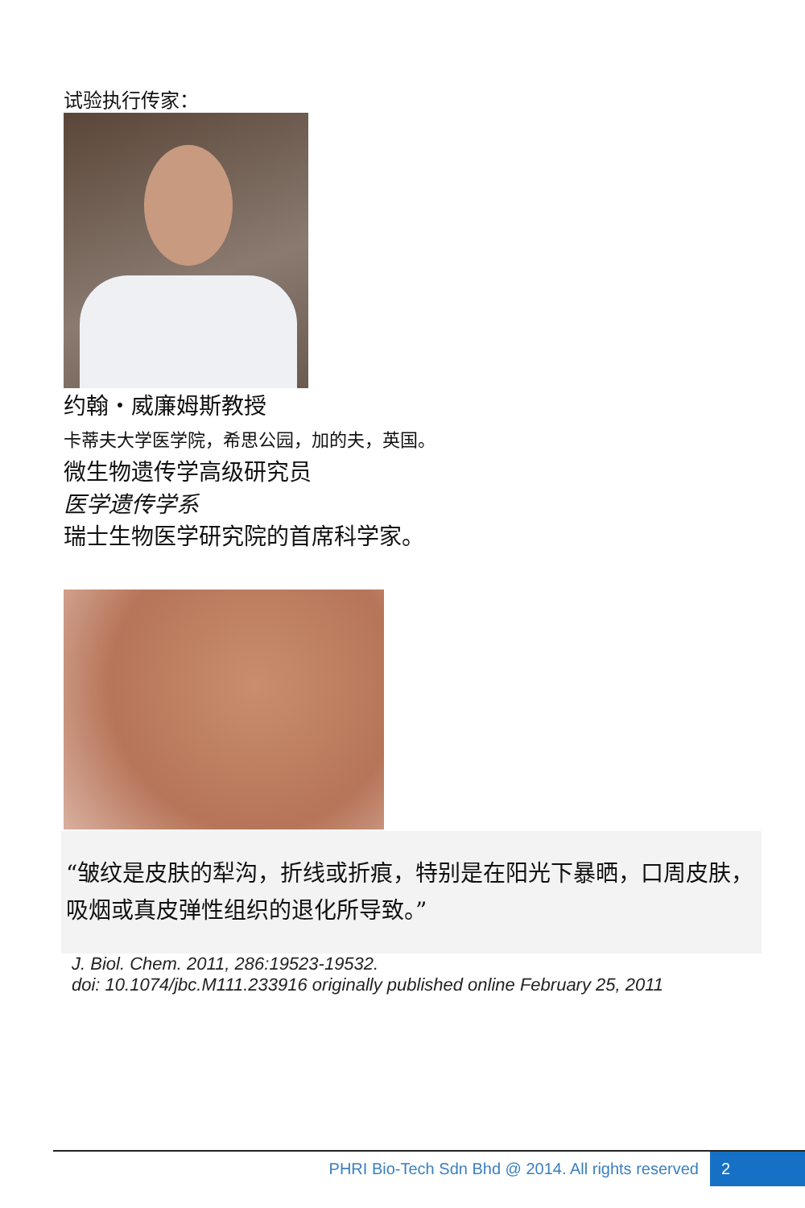试验执行传家：
约翰・威廉姆斯教授
卡蒂夫大学医学院，希思公园，加的夫，英国。
微生物遗传学高级研究员
医学遗传学系
瑞士生物医学研究院的首席科学家。
“皱纹是皮肤的犁沟，折线或折痕，特别是在阳光下暴晒，口周皮肤，吸烟或真皮弹性组织的退化所导致。”
J. Biol. Chem. 2011, 286:19523-19532.
doi: 10.1074/jbc.M111.233916 originally published online February 25, 2011
PHRI Bio-Tech Sdn Bhd @ 2014. All rights reserved 2